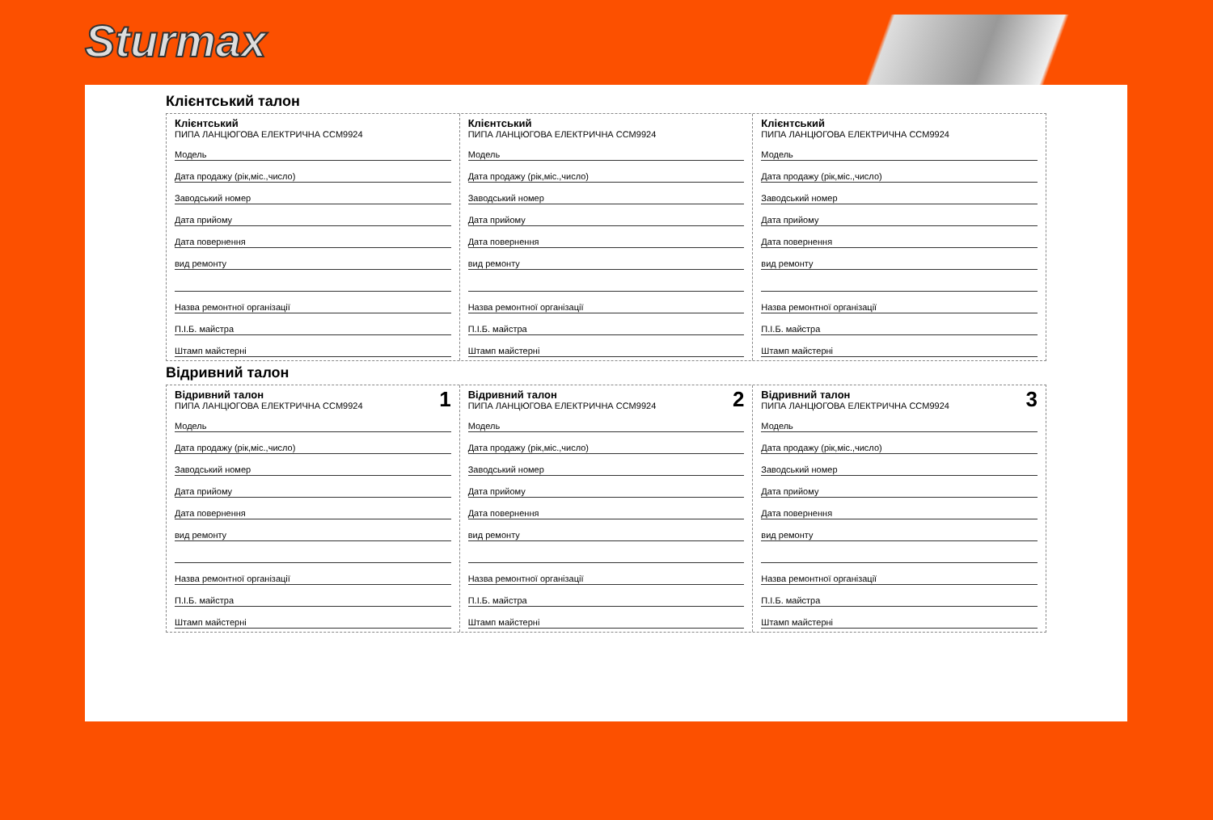Sturmax
Клієнтський талон
Клієнтський
ПИПА ЛАНЦЮГОВА ЕЛЕКТРИЧНА CCM9924
Модель
Дата продажу (рік,міс.,число)
Заводський номер
Дата прийому
Дата повернення
вид ремонту
Назва ремонтної організації
П.І.Б. майстра
Штамп майстерні
Клієнтський
ПИПА ЛАНЦЮГОВА ЕЛЕКТРИЧНА CCM9924
Модель
Дата продажу (рік,міс.,число)
Заводський номер
Дата прийому
Дата повернення
вид ремонту
Назва ремонтної організації
П.І.Б. майстра
Штамп майстерні
Клієнтський
ПИПА ЛАНЦЮГОВА ЕЛЕКТРИЧНА CCM9924
Модель
Дата продажу (рік,міс.,число)
Заводський номер
Дата прийому
Дата повернення
вид ремонту
Назва ремонтної організації
П.І.Б. майстра
Штамп майстерні
Відривний талон
1
Відривний талон
ПИПА ЛАНЦЮГОВА ЕЛЕКТРИЧНА CCM9924
Модель
Дата продажу (рік,міс.,число)
Заводський номер
Дата прийому
Дата повернення
вид ремонту
Назва ремонтної організації
П.І.Б. майстра
Штамп майстерні
2
Відривний талон
ПИПА ЛАНЦЮГОВА ЕЛЕКТРИЧНА CCM9924
Модель
Дата продажу (рік,міс.,число)
Заводський номер
Дата прийому
Дата повернення
вид ремонту
Назва ремонтної організації
П.І.Б. майстра
Штамп майстерні
3
Відривний талон
ПИПА ЛАНЦЮГОВА ЕЛЕКТРИЧНА CCM9924
Модель
Дата продажу (рік,міс.,число)
Заводський номер
Дата прийому
Дата повернення
вид ремонту
Назва ремонтної організації
П.І.Б. майстра
Штамп майстерні